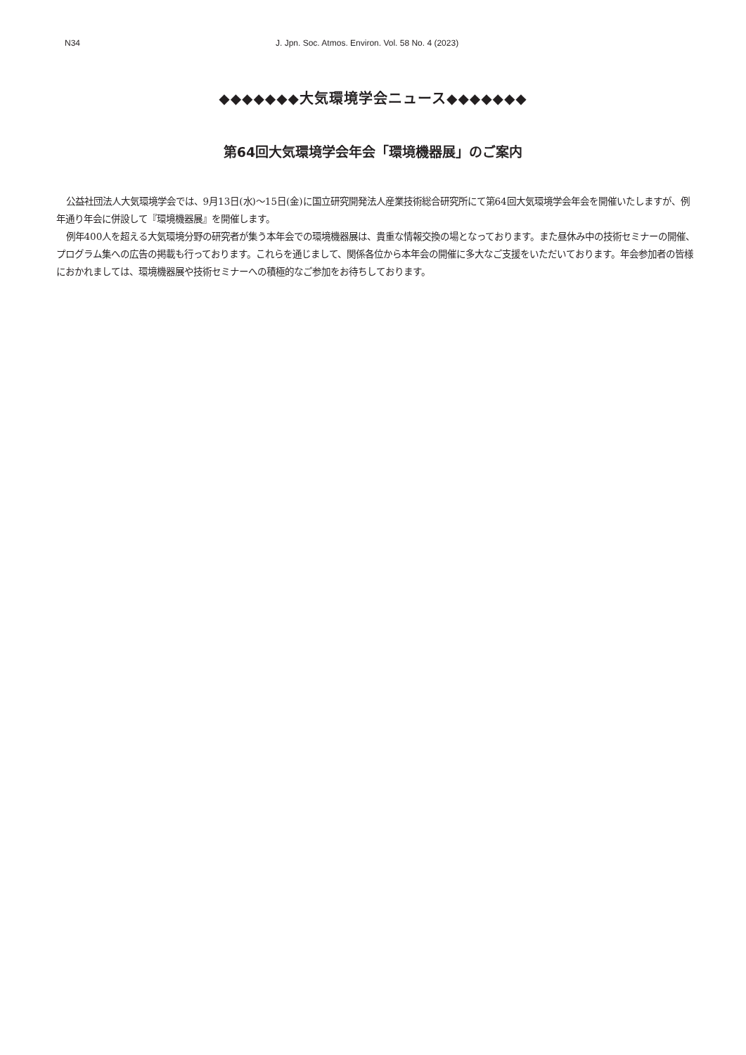N34 J. Jpn. Soc. Atmos. Environ. Vol. 58 No. 4 (2023)
◆◆◆◆◆◆◆大気環境学会ニュース◆◆◆◆◆◆◆
第64回大気環境学会年会「環境機器展」のご案内
公益社団法人大気環境学会では、9月13日(水)～15日(金)に国立研究開発法人産業技術総合研究所にて第64回大気環境学会年会を開催いたしますが、例年通り年会に併設して『環境機器展』を開催します。
例年400人を超える大気環境分野の研究者が集う本年会での環境機器展は、貴重な情報交換の場となっております。また昼休み中の技術セミナーの開催、プログラム集への広告の掲載も行っております。これらを通じまして、関係各位から本年会の開催に多大なご支援をいただいております。年会参加者の皆様におかれましては、環境機器展や技術セミナーへの積極的なご参加をお待ちしております。